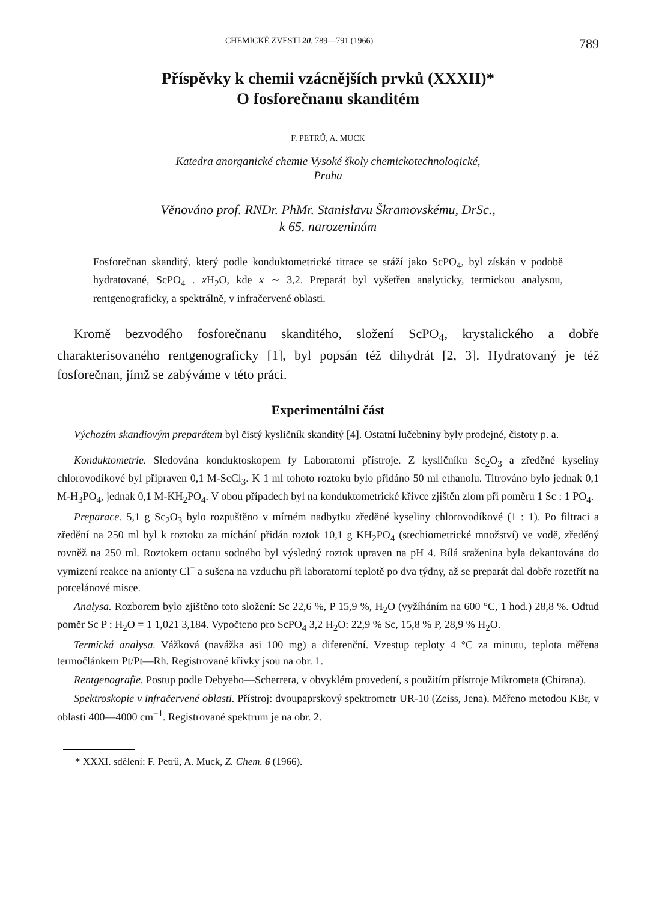CHEMICKÉ ZVESTI 20, 789—791 (1966) 789
Příspěvky k chemii vzácnějších prvků (XXXII)*
O fosforečnanu skanditém
F. PETRŮ, A. MUCK
Katedra anorganické chemie Vysoké školy chemickotechnologické,
Praha
Věnováno prof. RNDr. PhMr. Stanislavu Škramovskému, DrSc.,
k 65. narozeninám
Fosforečnan skanditý, který podle konduktometrické titrace se sráží jako ScPO<sub>4</sub>, byl získán v podobě hydratované, ScPO<sub>4</sub> . x H<sub>2</sub>O, kde x ∼ 3,2. Preparát byl vyšetřen analyticky, termickou analysou, rentgenograficky, a spektrálně, v infračervené oblasti.
Kromě bezvodého fosforečnanu skanditého, složení ScPO<sub>4</sub>, krystalického a dobře charakterisovaného rentgenograficky [1], byl popsán též dihydrát [2, 3]. Hydratovaný je též fosforečnan, jímž se zabýváme v této práci.
Experimentální část
Výchozím skandiovým preparátem byl čistý kysličník skanditý [4]. Ostatní lučebniny byly prodejné, čistoty p. a.
Konduktometrie. Sledována konduktoskopem fy Laboratorní přístroje. Z kysličníku Sc<sub>2</sub>O<sub>3</sub> a zředěné kyseliny chlorovodíkové byl připraven 0,1 M-ScCl<sub>3</sub>. K 1 ml tohoto roztoku bylo přidáno 50 ml ethanolu. Titrováno bylo jednak 0,1 M-H<sub>3</sub>PO<sub>4</sub>, jednak 0,1 M-KH<sub>2</sub>PO<sub>4</sub>. V obou případech byl na konduktometrické křivce zjištěn zlom při poměru 1 Sc : 1 PO<sub>4</sub>.
Preparace. 5,1 g Sc<sub>2</sub>O<sub>3</sub> bylo rozpuštěno v mírném nadbytku zředěné kyseliny chlorovodíkové (1 : 1). Po filtraci a zředění na 250 ml byl k roztoku za míchání přidán roztok 10,1 g KH<sub>2</sub>PO<sub>4</sub> (stechiometrické množství) ve vodě, zředěný rovněž na 250 ml. Roztokem octanu sodného byl výsledný roztok upraven na pH 4. Bílá sraženina byla dekantována do vymizení reakce na anionty Cl<sup>−</sup> a sušena na vzduchu při laboratorní teplotě po dva týdny, až se preparát dal dobře rozetřít na porcelánové misce.
Analysa. Rozborem bylo zjištěno toto složení: Sc 22,6 %, P 15,9 %, H<sub>2</sub>O (vyžíháním na 600 °C, 1 hod.) 28,8 %. Odtud poměr Sc P : H<sub>2</sub>O = 1 1,021 3,184. Vypočteno pro ScPO<sub>4</sub> 3,2 H<sub>2</sub>O: 22,9 % Sc, 15,8 % P, 28,9 % H<sub>2</sub>O.
Termická analysa. Vážková (navážka asi 100 mg) a diferenční. Vzestup teploty 4 °C za minutu, teplota měřena termočlánkem Pt/Pt—Rh. Registrované křivky jsou na obr. 1.
Rentgenografie. Postup podle Debyeho—Scherrera, v obvyklém provedení, s použitím přístroje Mikrometa (Chirana).
Spektroskopie v infračervené oblasti. Přístroj: dvoupaprskový spektrometr UR-10 (Zeiss, Jena). Měřeno metodou KBr, v oblasti 400—4000 cm<sup>−1</sup>. Registrované spektrum je na obr. 2.
* XXXI. sdělení: F. Petrů, A. Muck, Z. Chem. 6 (1966).